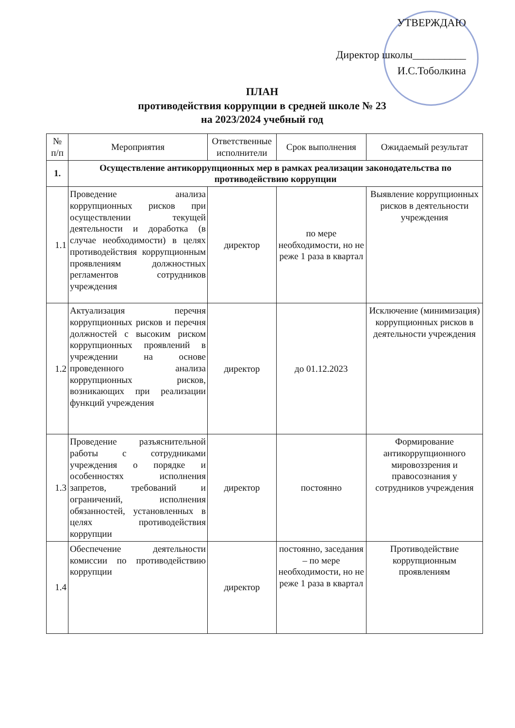УТВЕРЖДАЮ
Директор школы__________
И.С.Тоболкина
ПЛАН
противодействия коррупции в средней школе № 23
на 2023/2024 учебный год
| № п/п | Мероприятия | Ответственные исполнители | Срок выполнения | Ожидаемый результат |
| --- | --- | --- | --- | --- |
| 1. | Осуществление антикоррупционных мер в рамках реализации законодательства по противодействию коррупции | | | |
| 1.1 | Проведение анализа коррупционных рисков при осуществлении текущей деятельности и доработка (в случае необходимости) в целях противодействия коррупционным проявлениям должностных регламентов сотрудников учреждения | директор | по мере необходимости, но не реже 1 раза в квартал | Выявление коррупционных рисков в деятельности учреждения |
| 1.2 | Актуализация перечня коррупционных рисков и перечня должностей с высоким риском коррупционных проявлений в учреждении на основе проведенного анализа коррупционных рисков, возникающих при реализации функций учреждения | директор | до 01.12.2023 | Исключение (минимизация) коррупционных рисков в деятельности учреждения |
| 1.3 | Проведение разъяснительной работы с сотрудниками учреждения о порядке и особенностях исполнения запретов, требований и ограничений, исполнения обязанностей, установленных в целях противодействия коррупции | директор | постоянно | Формирование антикоррупционного мировоззрения и правосознания у сотрудников учреждения |
| 1.4 | Обеспечение деятельности комиссии по противодействию коррупции | директор | постоянно, заседания – по мере необходимости, но не реже 1 раза в квартал | Противодействие коррупционным проявлениям |